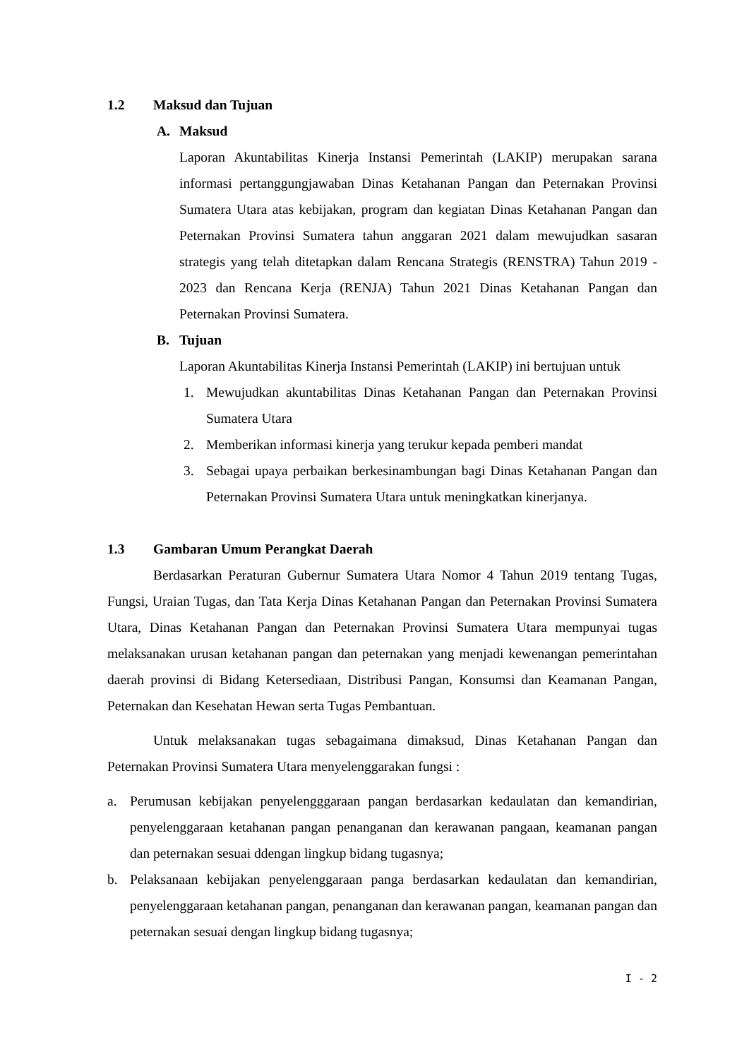1.2 Maksud dan Tujuan
A. Maksud
Laporan Akuntabilitas Kinerja Instansi Pemerintah (LAKIP) merupakan sarana informasi pertanggungjawaban Dinas Ketahanan Pangan dan Peternakan Provinsi Sumatera Utara atas kebijakan, program dan kegiatan Dinas Ketahanan Pangan dan Peternakan Provinsi Sumatera tahun anggaran 2021 dalam mewujudkan sasaran strategis yang telah ditetapkan dalam Rencana Strategis (RENSTRA) Tahun 2019 - 2023 dan Rencana Kerja (RENJA) Tahun 2021 Dinas Ketahanan Pangan dan Peternakan Provinsi Sumatera.
B. Tujuan
Laporan Akuntabilitas Kinerja Instansi Pemerintah (LAKIP) ini bertujuan untuk
1. Mewujudkan akuntabilitas Dinas Ketahanan Pangan dan Peternakan Provinsi Sumatera Utara
2. Memberikan informasi kinerja yang terukur kepada pemberi mandat
3. Sebagai upaya perbaikan berkesinambungan bagi Dinas Ketahanan Pangan dan Peternakan Provinsi Sumatera Utara untuk meningkatkan kinerjanya.
1.3 Gambaran Umum Perangkat Daerah
Berdasarkan Peraturan Gubernur Sumatera Utara Nomor 4 Tahun 2019 tentang Tugas, Fungsi, Uraian Tugas, dan Tata Kerja Dinas Ketahanan Pangan dan Peternakan Provinsi Sumatera Utara, Dinas Ketahanan Pangan dan Peternakan Provinsi Sumatera Utara mempunyai tugas melaksanakan urusan ketahanan pangan dan peternakan yang menjadi kewenangan pemerintahan daerah provinsi di Bidang Ketersediaan, Distribusi Pangan, Konsumsi dan Keamanan Pangan, Peternakan dan Kesehatan Hewan serta Tugas Pembantuan.
Untuk melaksanakan tugas sebagaimana dimaksud, Dinas Ketahanan Pangan dan Peternakan Provinsi Sumatera Utara menyelenggarakan fungsi :
a. Perumusan kebijakan penyelengggaraan pangan berdasarkan kedaulatan dan kemandirian, penyelenggaraan ketahanan pangan penanganan dan kerawanan pangaan, keamanan pangan dan peternakan sesuai ddengan lingkup bidang tugasnya;
b. Pelaksanaan kebijakan penyelenggaraan panga berdasarkan kedaulatan dan kemandirian, penyelenggaraan ketahanan pangan, penanganan dan kerawanan pangan, keamanan pangan dan peternakan sesuai dengan lingkup bidang tugasnya;
I - 2